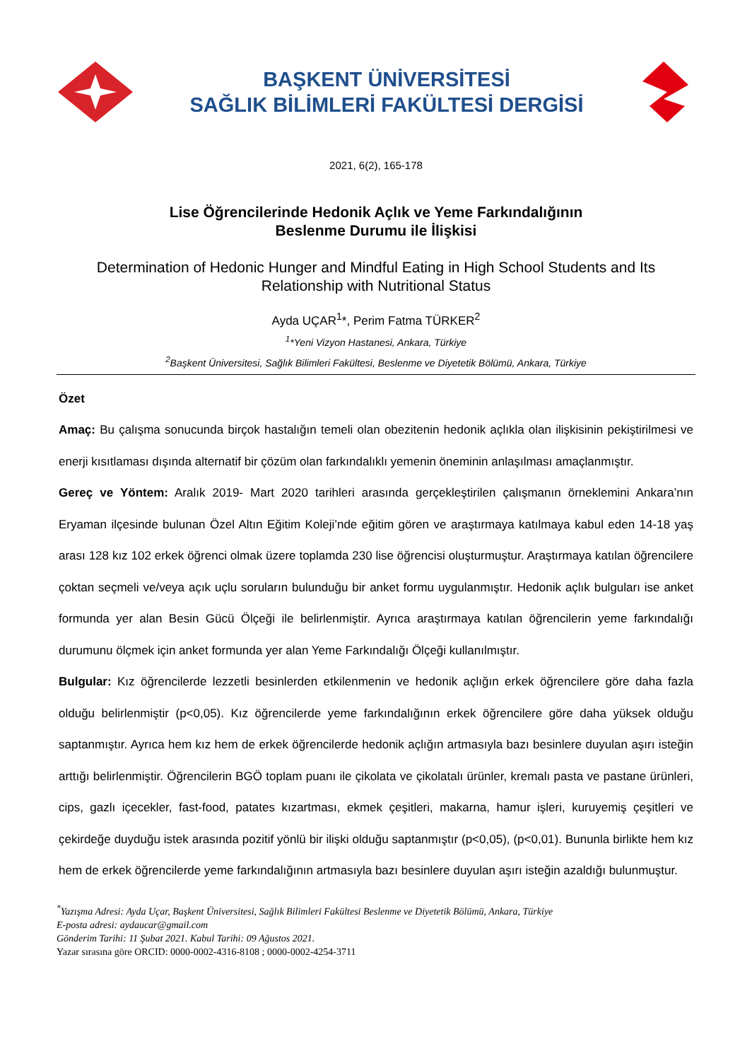BAŞKENT ÜNİVERSİTESİ
SAĞLIK BİLİMLERİ FAKÜLTESİ DERGİSİ
2021, 6(2), 165-178
Lise Öğrencilerinde Hedonik Açlık ve Yeme Farkındalığının
Beslenme Durumu ile İlişkisi
Determination of Hedonic Hunger and Mindful Eating in High School Students and Its Relationship with Nutritional Status
Ayda UÇAR<sup>1</sup>*, Perim Fatma TÜRKER<sup>2</sup>
<sup>1</sup>*Yeni Vizyon Hastanesi, Ankara, Türkiye
<sup>2</sup> Başkent Üniversitesi, Sağlık Bilimleri Fakültesi, Beslenme ve Diyetetik Bölümü, Ankara, Türkiye
Özet
Amaç: Bu çalışma sonucunda birçok hastalığın temeli olan obezitenin hedonik açlıkla olan ilişkisinin pekiştirilmesi ve enerji kısıtlaması dışında alternatif bir çözüm olan farkındalıklı yemenin öneminin anlaşılması amaçlanmıştır.
Gereç ve Yöntem: Aralık 2019- Mart 2020 tarihleri arasında gerçekleştirilen çalışmanın örneklemini Ankara’nın Eryaman ilçesinde bulunan Özel Altın Eğitim Koleji’nde eğitim gören ve araştırmaya katılmaya kabul eden 14-18 yaş arası 128 kız 102 erkek öğrenci olmak üzere toplamda 230 lise öğrencisi oluşturmuştur. Araştırmaya katılan öğrencilere çoktan seçmeli ve/veya açık uçlu soruların bulunduğu bir anket formu uygulanmıştır. Hedonik açlık bulguları ise anket formunda yer alan Besin Gücü Ölçeği ile belirlenmiştir. Ayrıca araştırmaya katılan öğrencilerin yeme farkındalığı durumunu ölçmek için anket formunda yer alan Yeme Farkındalığı Ölçeği kullanılmıştır.
Bulgular: Kız öğrencilerde lezzetli besinlerden etkilenmenin ve hedonik açlığın erkek öğrencilere göre daha fazla olduğu belirlenmiştir (p<0,05). Kız öğrencilerde yeme farkındalığının erkek öğrencilere göre daha yüksek olduğu saptanmıştır. Ayrıca hem kız hem de erkek öğrencilerde hedonik açlığın artmasıyla bazı besinlere duyulan aşırı isteğin arttığı belirlenmiştir. Öğrencilerin BGÖ toplam puanı ile çikolata ve çikolatalı ürünler, kremalı pasta ve pastane ürünleri, cips, gazlı içecekler, fast-food, patates kızartması, ekmek çeşitleri, makarna, hamur işleri, kuruyemiş çeşitleri ve çekirdeğe duyduğu istek arasında pozitif yönlü bir ilişki olduğu saptanmıştır (p<0,05), (p<0,01). Bununla birlikte hem kız hem de erkek öğrencilerde yeme farkındalığının artmasıyla bazı besinlere duyulan aşırı isteğin azaldığı bulunmuştur.
<sup>*</sup> Yazışma Adresi: Ayda Uçar, Başkent Üniversitesi, Sağlık Bilimleri Fakültesi Beslenme ve Diyetetik Bölümü, Ankara, Türkiye
E-posta adresi: aydaucar@gmail.com
Gönderim Tarihi: 11 Şubat 2021. Kabul Tarihi: 09 Ağustos 2021.
Yazar sırasına göre ORCID: 0000-0002-4316-8108 ; 0000-0002-4254-3711